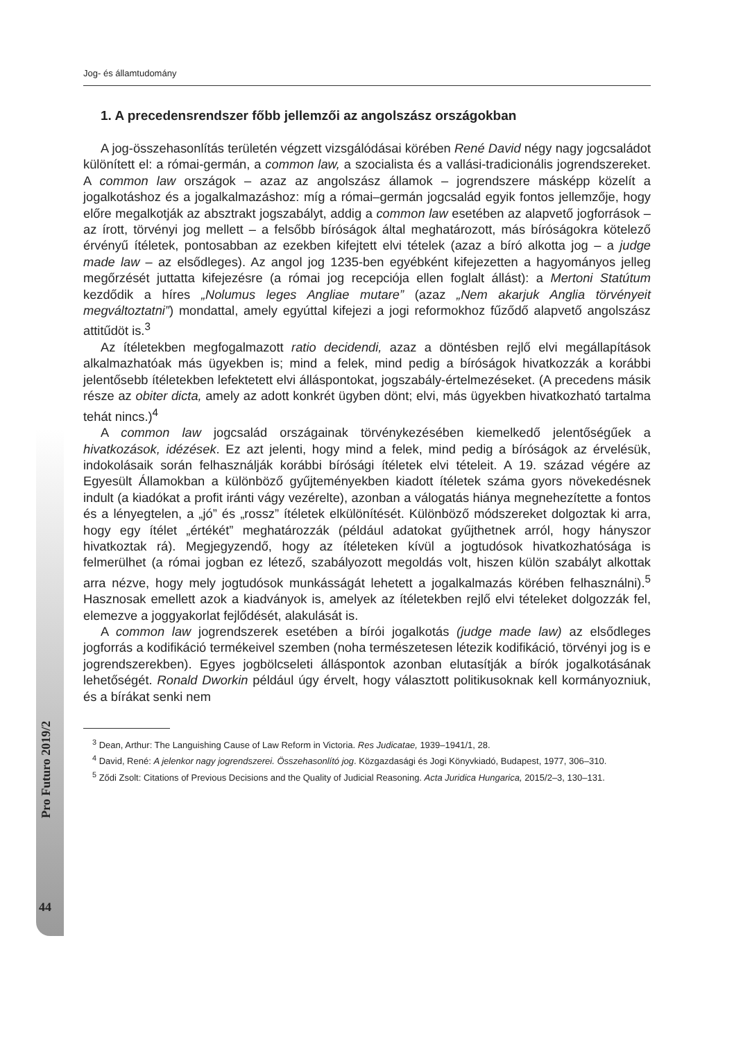Jog- és államtudomány
1. A precedensrendszer főbb jellemzői az angolszász országokban
A jog-összehasonlítás területén végzett vizsgálódásai körében René David négy nagy jogcsaládot különített el: a római-germán, a common law, a szocialista és a vallási-tradicionális jogrendszereket. A common law országok – azaz az angolszász államok – jogrendszere másképp közelít a jogalkotáshoz és a jogalkalmazáshoz: míg a római–germán jogcsalád egyik fontos jellemzője, hogy előre megalkotják az absztrakt jogszabályt, addig a common law esetében az alapvető jogforrások – az írott, törvényi jog mellett – a felsőbb bíróságok által meghatározott, más bíróságokra kötelező érvényű ítéletek, pontosabban az ezekben kifejtett elvi tételek (azaz a bíró alkotta jog – a judge made law – az elsődleges). Az angol jog 1235-ben egyébként kifejezetten a hagyományos jelleg megőrzését juttatta kifejezésre (a római jog recepciója ellen foglalt állást): a Mertoni Statútum kezdődik a híres „Nolumus leges Angliae mutare” (azaz „Nem akarjuk Anglia törvényeit megváltoztatni”) mondattal, amely egyúttal kifejezi a jogi reformokhoz fűződő alapvető angolszász attitűdöt is.<sup>3</sup>
Az ítéletekben megfogalmazott ratio decidendi, azaz a döntésben rejlő elvi megállapítások alkalmazhatóak más ügyekben is; mind a felek, mind pedig a bíróságok hivatkozzák a korábbi jelentősebb ítéletekben lefektetett elvi álláspontokat, jogszabály-értelmezéseket. (A precedens másik része az obiter dicta, amely az adott konkrét ügyben dönt; elvi, más ügyekben hivatkozható tartalma tehát nincs.)<sup>4</sup>
A common law jogcsalád országainak törvénykezésében kiemelkedő jelentőségűek a hivatkozások, idézések. Ez azt jelenti, hogy mind a felek, mind pedig a bíróságok az érvelésük, indokolásaik során felhasználják korábbi bírósági ítéletek elvi tételeit. A 19. század végére az Egyesült Államokban a különböző gyűjteményekben kiadott ítéletek száma gyors növekedésnek indult (a kiadókat a profit iránti vágy vezérelte), azonban a válogatás hiánya megnehezítette a fontos és a lényegtelen, a „jó” és „rossz” ítéletek elkülönítését. Különböző módszereket dolgoztak ki arra, hogy egy ítélet „értékét” meghatározzák (például adatokat gyűjthetnek arról, hogy hányszor hivatkoztak rá). Megjegyzendő, hogy az ítéleteken kívül a jogtudósok hivatkozhatósága is felmerülhet (a római jogban ez létező, szabályozott megoldás volt, hiszen külön szabályt alkottak arra nézve, hogy mely jogtudósok munkásságát lehetett a jogalkalmazás körében felhasználni).<sup>5</sup> Hasznosak emellett azok a kiadványok is, amelyek az ítéletekben rejlő elvi tételeket dolgozzák fel, elemezve a joggyakorlat fejlődését, alakulását is.
A common law jogrendszerek esetében a bírói jogalkotás (judge made law) az elsődleges jogforrás a kodifikáció termékeivel szemben (noha természetesen létezik kodifikáció, törvényi jog is e jogrendszerekben). Egyes jogbölcseleti álláspontok azonban elutasítják a bírók jogalkotásának lehetőségét. Ronald Dworkin például úgy érvelt, hogy választott politikusoknak kell kormányozniuk, és a bírákat senki nem
<sup>3</sup> Dean, Arthur: The Languishing Cause of Law Reform in Victoria. Res Judicatae, 1939–1941/1, 28.
<sup>4</sup> David, René: A jelenkor nagy jogrendszerei. Összehasonlító jog. Közgazdasági és Jogi Könyvkiadó, Budapest, 1977, 306–310.
<sup>5</sup> Ződi Zsolt: Citations of Previous Decisions and the Quality of Judicial Reasoning. Acta Juridica Hungarica, 2015/2–3, 130–131.
Pro Futuro 2019/2
44